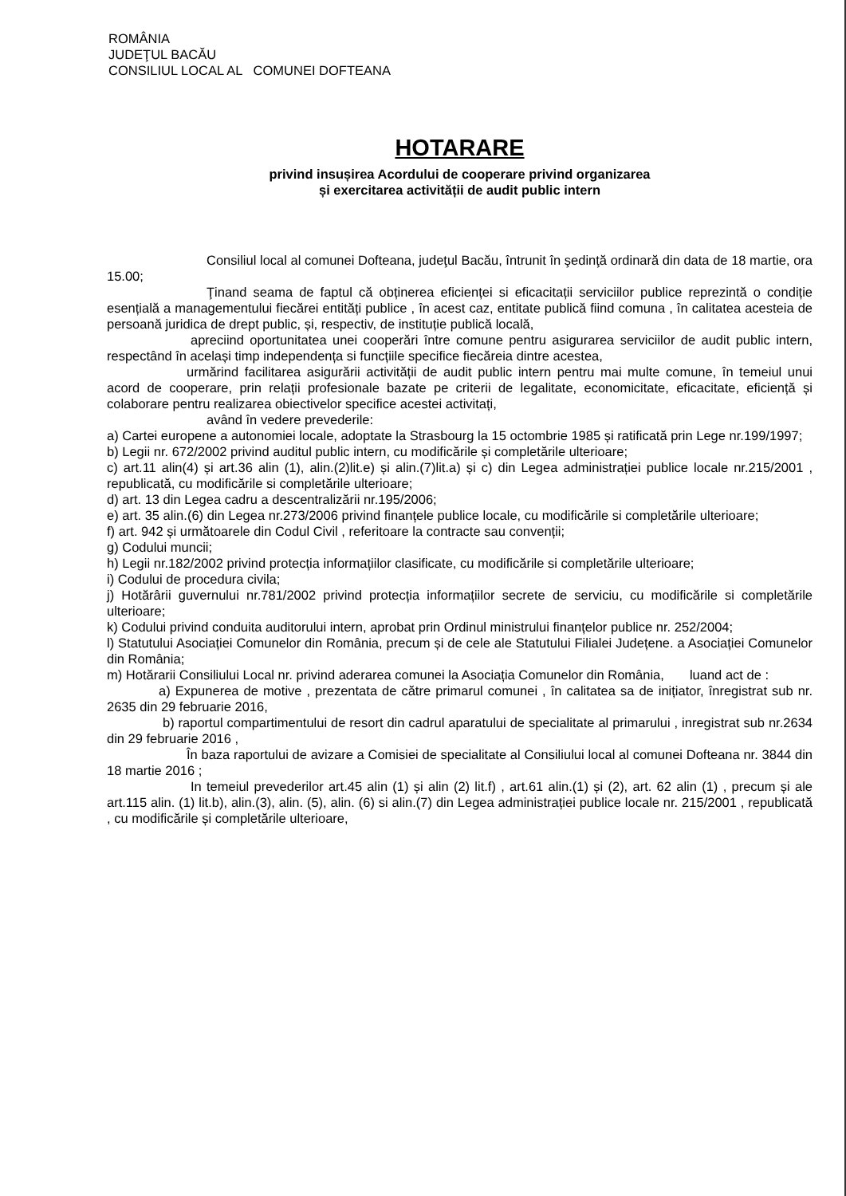ROMÂNIA
JUDEŢUL BACĂU
CONSILIUL LOCAL AL COMUNEI DOFTEANA
HOTARARE
privind insușirea Acordului de cooperare privind organizarea
și exercitarea activității de audit public intern
Consiliul local al comunei Dofteana, judeţul Bacău, întrunit în şedinţă ordinară din data de 18 martie, ora 15.00;
Ţinand seama de faptul că obținerea eficienței si eficacitații serviciilor publice reprezintă o condiție esențială a managementului fiecărei entități publice , în acest caz, entitate publică fiind comuna , în calitatea acesteia de persoană juridica de drept public, și, respectiv, de instituție publică locală,
apreciind oportunitatea unei cooperări între comune pentru asigurarea serviciilor de audit public intern, respectând în același timp independența si funcțiile specifice fiecăreia dintre acestea,
urmărind facilitarea asigurării activității de audit public intern pentru mai multe comune, în temeiul unui acord de cooperare, prin relații profesionale bazate pe criterii de legalitate, economicitate, eficacitate, eficiență și colaborare pentru realizarea obiectivelor specifice acestei activitați,
având în vedere prevederile:
a) Cartei europene a autonomiei locale, adoptate la Strasbourg la 15 octombrie 1985 și ratificată prin Lege nr.199/1997;
b) Legii nr. 672/2002 privind auditul public intern, cu modificările și completările ulterioare;
c) art.11 alin(4) și art.36 alin (1), alin.(2)lit.e) și alin.(7)lit.a) și c) din Legea administrației publice locale nr.215/2001 , republicată, cu modificările si completările ulterioare;
d) art. 13 din Legea cadru a descentralizării nr.195/2006;
e) art. 35 alin.(6) din Legea nr.273/2006 privind finanțele publice locale, cu modificările si completările ulterioare;
f) art. 942 și următoarele din Codul Civil , referitoare la contracte sau convenții;
g) Codului muncii;
h) Legii nr.182/2002 privind protecția informațiilor clasificate, cu modificările si completările ulterioare;
i) Codului de procedura civila;
j) Hotărârii guvernului nr.781/2002 privind protecția informațiilor secrete de serviciu, cu modificările si completările ulterioare;
k) Codului privind conduita auditorului intern, aprobat prin Ordinul ministrului finanțelor publice nr. 252/2004;
l) Statutului Asociației Comunelor din România, precum și de cele ale Statutului Filialei Județene. a Asociației Comunelor din România;
m) Hotărarii Consiliului Local nr. privind aderarea comunei la Asociația Comunelor din România, luand act de :
a) Expunerea de motive , prezentata de către primarul comunei , în calitatea sa de inițiator, înregistrat sub nr. 2635 din 29 februarie 2016,
b) raportul compartimentului de resort din cadrul aparatului de specialitate al primarului , inregistrat sub nr.2634 din 29 februarie 2016 ,
În baza raportului de avizare a Comisiei de specialitate al Consiliului local al comunei Dofteana nr. 3844 din 18 martie 2016 ;
In temeiul prevederilor art.45 alin (1) și alin (2) lit.f) , art.61 alin.(1) și (2), art. 62 alin (1) , precum și ale art.115 alin. (1) lit.b), alin.(3), alin. (5), alin. (6) si alin.(7) din Legea administrației publice locale nr. 215/2001 , republicată , cu modificările și completările ulterioare,